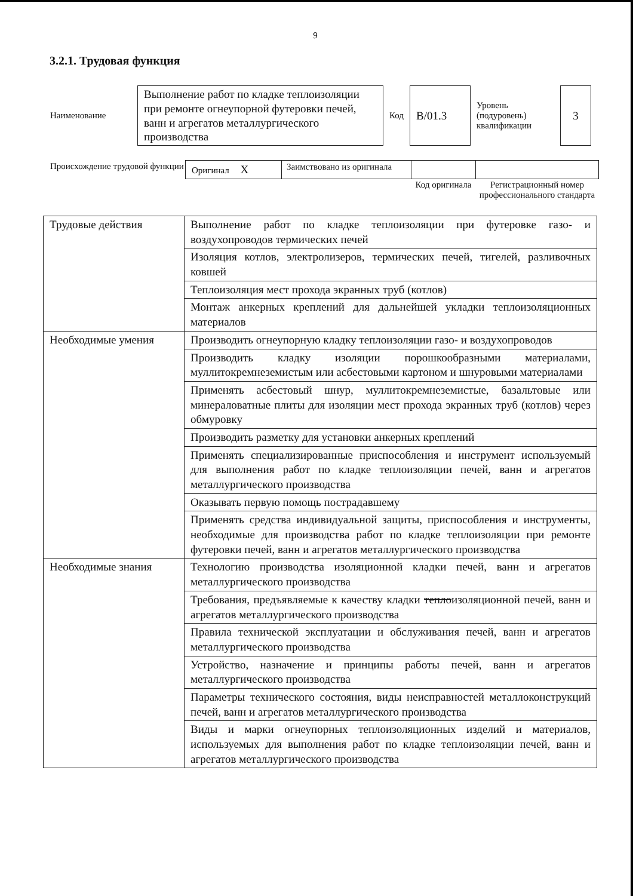9
3.2.1. Трудовая функция
| Наименование | Выполнение работ по кладке теплоизоляции при ремонте огнеупорной футеровки печей, ванн и агрегатов металлургического производства | Код | B/01.3 | Уровень (подуровень) квалификации | 3 |
| Происхождение трудовой функции | Оригинал X | Заимствовано из оригинала | | |
| | | | Код оригинала | Регистрационный номер профессионального стандарта |
| Трудовые действия | Выполнение работ по кладке теплоизоляции при футеровке газо- и воздухопроводов термических печей |
| | Изоляция котлов, электролизеров, термических печей, тигелей, разливочных ковшей |
| | Теплоизоляция мест прохода экранных труб (котлов) |
| | Монтаж анкерных креплений для дальнейшей укладки теплоизоляционных материалов |
| Необходимые умения | Производить огнеупорную кладку теплоизоляции газо- и воздухопроводов |
| | Производить кладку изоляции порошкообразными материалами, муллитокремнеземистым или асбестовыми картоном и шнуровыми материалами |
| | Применять асбестовый шнур, муллитокремнеземистые, базальтовые или минераловатные плиты для изоляции мест прохода экранных труб (котлов) через обмуровку |
| | Производить разметку для установки анкерных креплений |
| | Применять специализированные приспособления и инструмент используемый для выполнения работ по кладке теплоизоляции печей, ванн и агрегатов металлургического производства |
| | Оказывать первую помощь пострадавшему |
| | Применять средства индивидуальной защиты, приспособления и инструменты, необходимые для производства работ по кладке теплоизоляции при ремонте футеровки печей, ванн и агрегатов металлургического производства |
| Необходимые знания | Технологию производства изоляционной кладки печей, ванн и агрегатов металлургического производства |
| | Требования, предъявляемые к качеству кладки тепло изоляционной печей, ванн и агрегатов металлургического производства |
| | Правила технической эксплуатации и обслуживания печей, ванн и агрегатов металлургического производства |
| | Устройство, назначение и принципы работы печей, ванн и агрегатов металлургического производства |
| | Параметры технического состояния, виды неисправностей металлоконструкций печей, ванн и агрегатов металлургического производства |
| | Виды и марки огнеупорных теплоизоляционных изделий и материалов, используемых для выполнения работ по кладке теплоизоляции печей, ванн и агрегатов металлургического производства |